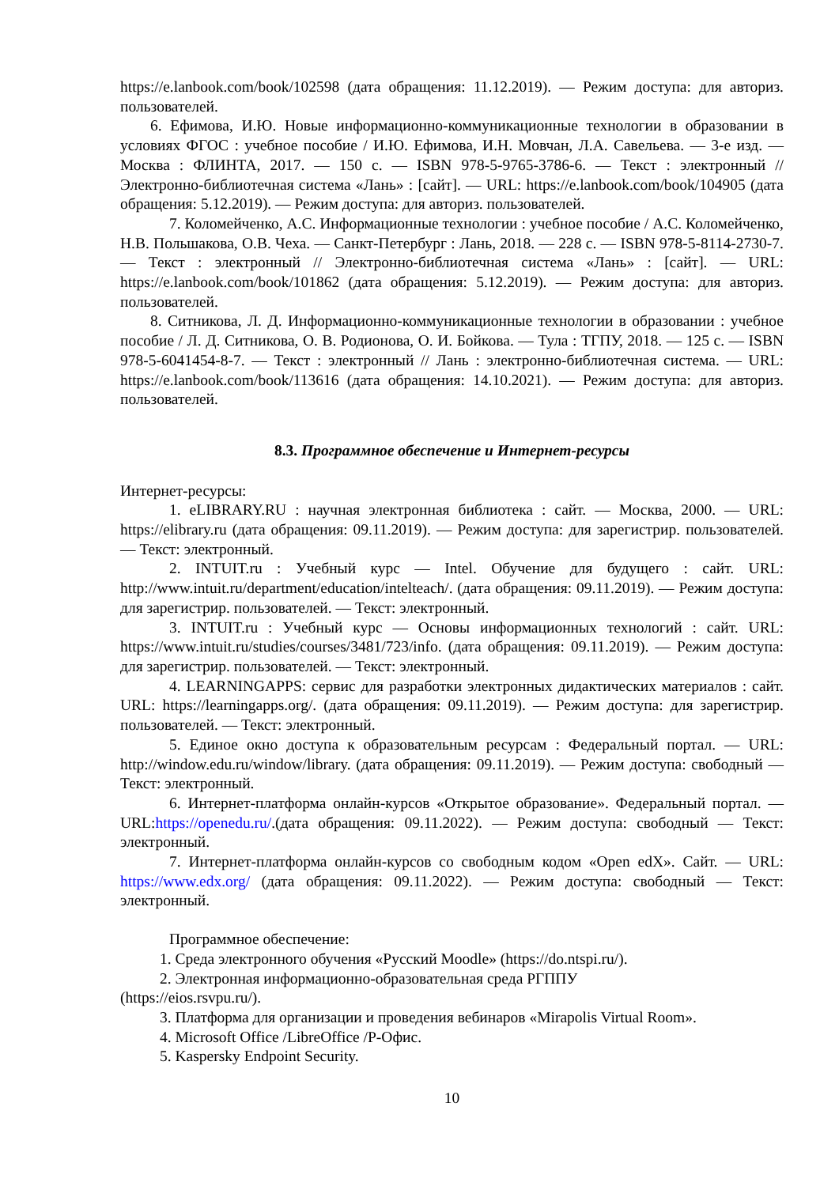https://e.lanbook.com/book/102598 (дата обращения: 11.12.2019). — Режим доступа: для авториз. пользователей.
6. Ефимова, И.Ю. Новые информационно-коммуникационные технологии в образовании в условиях ФГОС : учебное пособие / И.Ю. Ефимова, И.Н. Мовчан, Л.А. Савельева. — 3-е изд. — Москва : ФЛИНТА, 2017. — 150 с. — ISBN 978-5-9765-3786-6. — Текст : электронный // Электронно-библиотечная система «Лань» : [сайт]. — URL: https://e.lanbook.com/book/104905 (дата обращения: 5.12.2019). — Режим доступа: для авториз. пользователей.
7. Коломейченко, А.С. Информационные технологии : учебное пособие / А.С. Коломейченко, Н.В. Польшакова, О.В. Чеха. — Санкт-Петербург : Лань, 2018. — 228 с. — ISBN 978-5-8114-2730-7. — Текст : электронный // Электронно-библиотечная система «Лань» : [сайт]. — URL: https://e.lanbook.com/book/101862 (дата обращения: 5.12.2019). — Режим доступа: для авториз. пользователей.
8. Ситникова, Л. Д. Информационно-коммуникационные технологии в образовании : учебное пособие / Л. Д. Ситникова, О. В. Родионова, О. И. Бойкова. — Тула : ТГПУ, 2018. — 125 с. — ISBN 978-5-6041454-8-7. — Текст : электронный // Лань : электронно-библиотечная система. — URL: https://e.lanbook.com/book/113616 (дата обращения: 14.10.2021). — Режим доступа: для авториз. пользователей.
8.3. Программное обеспечение и Интернет-ресурсы
Интернет-ресурсы:
1. eLIBRARY.RU : научная электронная библиотека : сайт. — Москва, 2000. — URL: https://elibrary.ru (дата обращения: 09.11.2019). — Режим доступа: для зарегистрир. пользователей. — Текст: электронный.
2. INTUIT.ru : Учебный курс — Intel. Обучение для будущего : сайт. URL: http://www.intuit.ru/department/education/intelteach/. (дата обращения: 09.11.2019). — Режим доступа: для зарегистрир. пользователей. — Текст: электронный.
3. INTUIT.ru : Учебный курс — Основы информационных технологий : сайт. URL: https://www.intuit.ru/studies/courses/3481/723/info. (дата обращения: 09.11.2019). — Режим доступа: для зарегистрир. пользователей. — Текст: электронный.
4. LEARNINGAPPS: сервис для разработки электронных дидактических материалов : сайт. URL: https://learningapps.org/. (дата обращения: 09.11.2019). — Режим доступа: для зарегистрир. пользователей. — Текст: электронный.
5. Единое окно доступа к образовательным ресурсам : Федеральный портал. — URL: http://window.edu.ru/window/library. (дата обращения: 09.11.2019). — Режим доступа: свободный — Текст: электронный.
6. Интернет-платформа онлайн-курсов «Открытое образование». Федеральный портал. — URL:https://openedu.ru/.(дата обращения: 09.11.2022). — Режим доступа: свободный — Текст: электронный.
7. Интернет-платформа онлайн-курсов со свободным кодом «Open edX». Сайт. — URL: https://www.edx.org/ (дата обращения: 09.11.2022). — Режим доступа: свободный — Текст: электронный.
Программное обеспечение:
1. Среда электронного обучения «Русский Moodle» (https://do.ntspi.ru/).
2. Электронная информационно-образовательная среда РГППУ
(https://eios.rsvpu.ru/).
3. Платформа для организации и проведения вебинаров «Mirapolis Virtual Room».
4. Microsoft Office /LibreOffice /Р-Офис.
5. Kaspersky Endpoint Security.
10